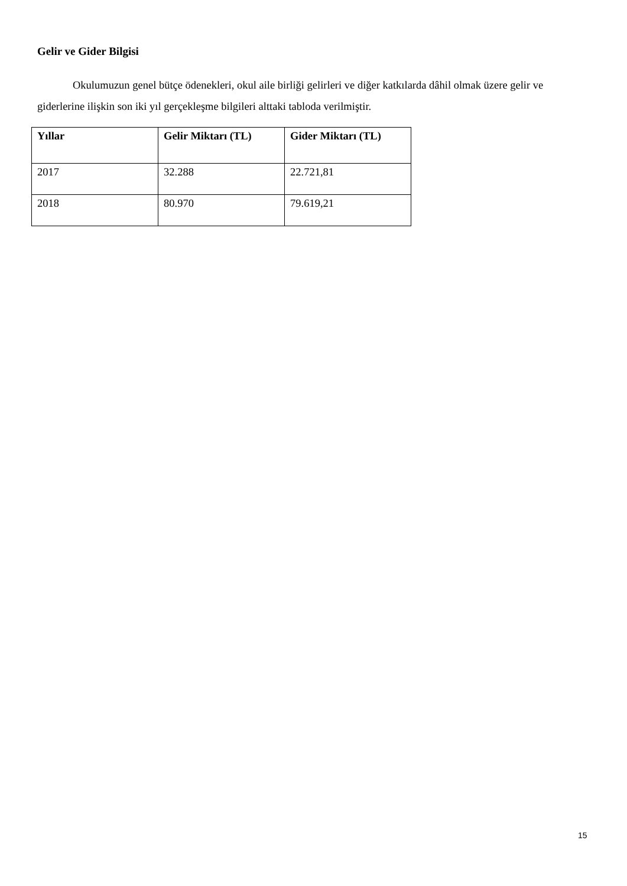Gelir ve Gider Bilgisi
Okulumuzun genel bütçe ödenekleri, okul aile birliği gelirleri ve diğer katkılarda dâhil olmak üzere gelir ve giderlerine ilişkin son iki yıl gerçekleşme bilgileri alttaki tabloda verilmiştir.
| Yıllar | Gelir Miktarı (TL) | Gider Miktarı (TL) |
| --- | --- | --- |
| 2017 | 32.288 | 22.721,81 |
| 2018 | 80.970 | 79.619,21 |
15